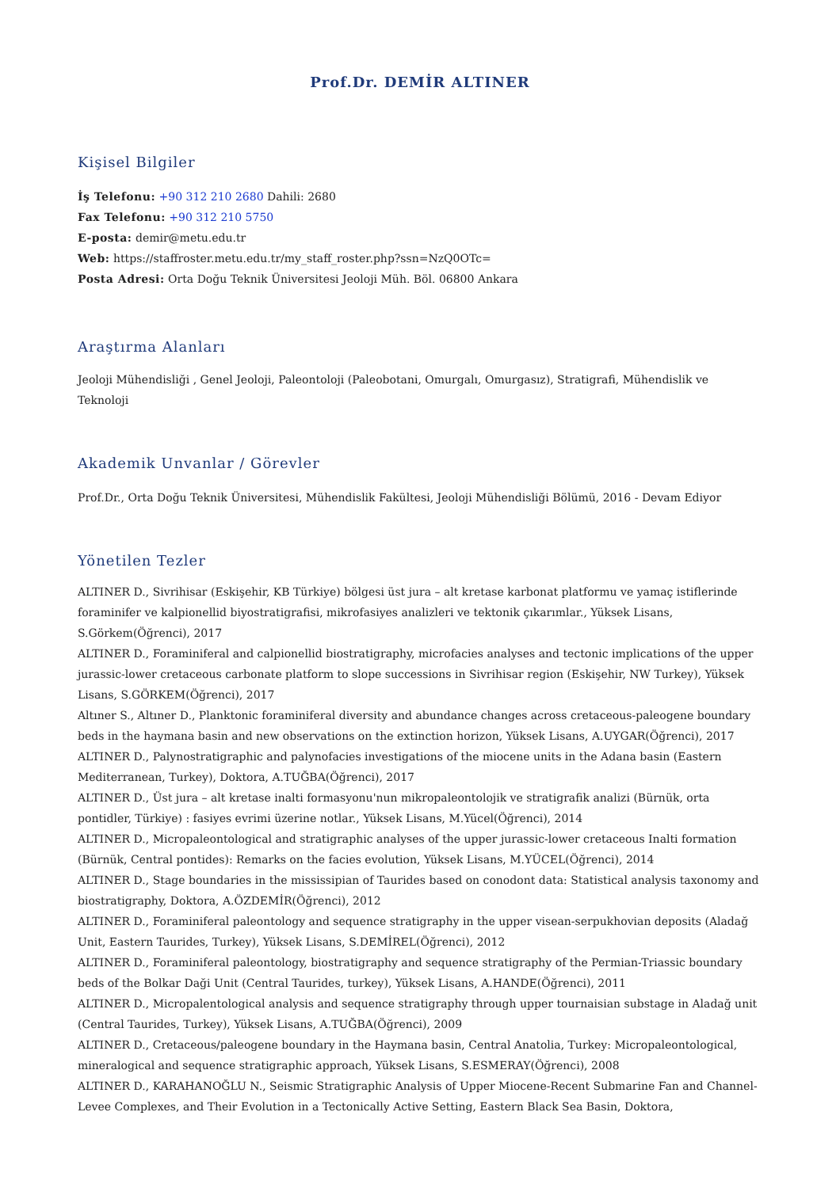Prof.Dr. DEMİR ALTINER
Kişisel Bilgiler
İş Telefonu: +90 312 210 2680 Dahili: 2680
Fax Telefonu: +90 312 210 5750
E-posta: demir@metu.edu.tr
Web: https://staffroster.metu.edu.tr/my_staff_roster.php?ssn=NzQ0OTc=
Posta Adresi: Orta Doğu Teknik Üniversitesi Jeoloji Müh. Böl. 06800 Ankara
Araştırma Alanları
Jeoloji Mühendisliği , Genel Jeoloji, Paleontoloji (Paleobotani, Omurgalı, Omurgasız), Stratigrafi, Mühendislik ve Teknoloji
Akademik Unvanlar / Görevler
Prof.Dr., Orta Doğu Teknik Üniversitesi, Mühendislik Fakültesi, Jeoloji Mühendisliği Bölümü, 2016 - Devam Ediyor
Yönetilen Tezler
ALTINER D., Sivrihisar (Eskişehir, KB Türkiye) bölgesi üst jura – alt kretase karbonat platformu ve yamaç istiflerinde foraminifer ve kalpionellid biyostratigrafisi, mikrofasiyes analizleri ve tektonik çıkarımlar., Yüksek Lisans, S.Görkem(Öğrenci), 2017
ALTINER D., Foraminiferal and calpionellid biostratigraphy, microfacies analyses and tectonic implications of the upper jurassic-lower cretaceous carbonate platform to slope successions in Sivrihisar region (Eskişehir, NW Turkey), Yüksek Lisans, S.GÖRKEM(Öğrenci), 2017
Altıner S., Altıner D., Planktonic foraminiferal diversity and abundance changes across cretaceous-paleogene boundary beds in the haymana basin and new observations on the extinction horizon, Yüksek Lisans, A.UYGAR(Öğrenci), 2017
ALTINER D., Palynostratigraphic and palynofacies investigations of the miocene units in the Adana basin (Eastern Mediterranean, Turkey), Doktora, A.TUĞBA(Öğrenci), 2017
ALTINER D., Üst jura – alt kretase inalti formasyonu'nun mikropaleontolojik ve stratigrafik analizi (Bürnük, orta pontidler, Türkiye) : fasiyes evrimi üzerine notlar., Yüksek Lisans, M.Yücel(Öğrenci), 2014
ALTINER D., Micropaleontological and stratigraphic analyses of the upper jurassic-lower cretaceous Inalti formation (Bürnük, Central pontides): Remarks on the facies evolution, Yüksek Lisans, M.YÜCEL(Öğrenci), 2014
ALTINER D., Stage boundaries in the mississipian of Taurides based on conodont data: Statistical analysis taxonomy and biostratigraphy, Doktora, A.ÖZDEMİR(Öğrenci), 2012
ALTINER D., Foraminiferal paleontology and sequence stratigraphy in the upper visean-serpukhovian deposits (Aladağ Unit, Eastern Taurides, Turkey), Yüksek Lisans, S.DEMİREL(Öğrenci), 2012
ALTINER D., Foraminiferal paleontology, biostratigraphy and sequence stratigraphy of the Permian-Triassic boundary beds of the Bolkar Daği Unit (Central Taurides, turkey), Yüksek Lisans, A.HANDE(Öğrenci), 2011
ALTINER D., Micropalentological analysis and sequence stratigraphy through upper tournaisian substage in Aladağ unit (Central Taurides, Turkey), Yüksek Lisans, A.TUĞBA(Öğrenci), 2009
ALTINER D., Cretaceous/paleogene boundary in the Haymana basin, Central Anatolia, Turkey: Micropaleontological, mineralogical and sequence stratigraphic approach, Yüksek Lisans, S.ESMERAY(Öğrenci), 2008
ALTINER D., KARAHANOĞLU N., Seismic Stratigraphic Analysis of Upper Miocene-Recent Submarine Fan and Channel-Levee Complexes, and Their Evolution in a Tectonically Active Setting, Eastern Black Sea Basin, Doktora,